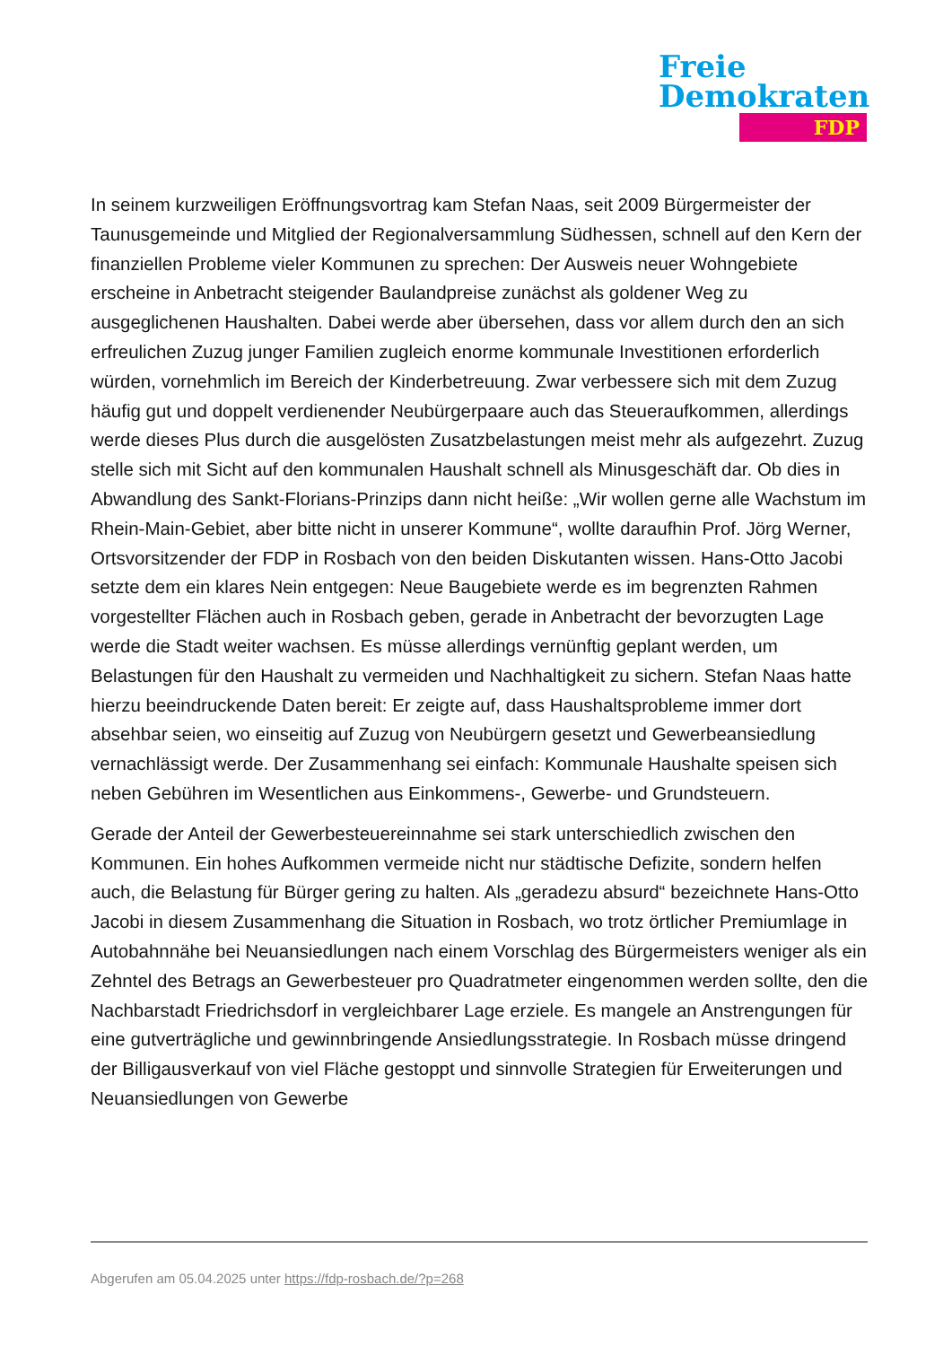Freie
Demokraten
FDP
In seinem kurzweiligen Eröffnungsvortrag kam Stefan Naas, seit 2009 Bürgermeister der Taunusgemeinde und Mitglied der Regionalversammlung Südhessen, schnell auf den Kern der finanziellen Probleme vieler Kommunen zu sprechen: Der Ausweis neuer Wohngebiete erscheine in Anbetracht steigender Baulandpreise zunächst als goldener Weg zu ausgeglichenen Haushalten. Dabei werde aber übersehen, dass vor allem durch den an sich erfreulichen Zuzug junger Familien zugleich enorme kommunale Investitionen erforderlich würden, vornehmlich im Bereich der Kinderbetreuung. Zwar verbessere sich mit dem Zuzug häufig gut und doppelt verdienender Neubürgerpaare auch das Steueraufkommen, allerdings werde dieses Plus durch die ausgelösten Zusatzbelastungen meist mehr als aufgezehrt. Zuzug stelle sich mit Sicht auf den kommunalen Haushalt schnell als Minusgeschäft dar. Ob dies in Abwandlung des Sankt-Florians-Prinzips dann nicht heiße: „Wir wollen gerne alle Wachstum im Rhein-Main-Gebiet, aber bitte nicht in unserer Kommune“, wollte daraufhin Prof. Jörg Werner, Ortsvorsitzender der FDP in Rosbach von den beiden Diskutanten wissen. Hans-Otto Jacobi setzte dem ein klares Nein entgegen: Neue Baugebiete werde es im begrenzten Rahmen vorgestellter Flächen auch in Rosbach geben, gerade in Anbetracht der bevorzugten Lage werde die Stadt weiter wachsen. Es müsse allerdings vernünftig geplant werden, um Belastungen für den Haushalt zu vermeiden und Nachhaltigkeit zu sichern. Stefan Naas hatte hierzu beeindruckende Daten bereit: Er zeigte auf, dass Haushaltsprobleme immer dort absehbar seien, wo einseitig auf Zuzug von Neubürgern gesetzt und Gewerbeansiedlung vernachlässigt werde. Der Zusammenhang sei einfach: Kommunale Haushalte speisen sich neben Gebühren im Wesentlichen aus Einkommens-, Gewerbe- und Grundsteuern.
Gerade der Anteil der Gewerbesteuereinnahme sei stark unterschiedlich zwischen den Kommunen. Ein hohes Aufkommen vermeide nicht nur städtische Defizite, sondern helfen auch, die Belastung für Bürger gering zu halten. Als „geradezu absurd“ bezeichnete Hans-Otto Jacobi in diesem Zusammenhang die Situation in Rosbach, wo trotz örtlicher Premiumlage in Autobahnnähe bei Neuansiedlungen nach einem Vorschlag des Bürgermeisters weniger als ein Zehntel des Betrags an Gewerbesteuer pro Quadratmeter eingenommen werden sollte, den die Nachbarstadt Friedrichsdorf in vergleichbarer Lage erziele. Es mangele an Anstrengungen für eine gutverträgliche und gewinnbringende Ansiedlungsstrategie. In Rosbach müsse dringend der Billigausverkauf von viel Fläche gestoppt und sinnvolle Strategien für Erweiterungen und Neuansiedlungen von Gewerbe
Abgerufen am 05.04.2025 unter https://fdp-rosbach.de/?p=268